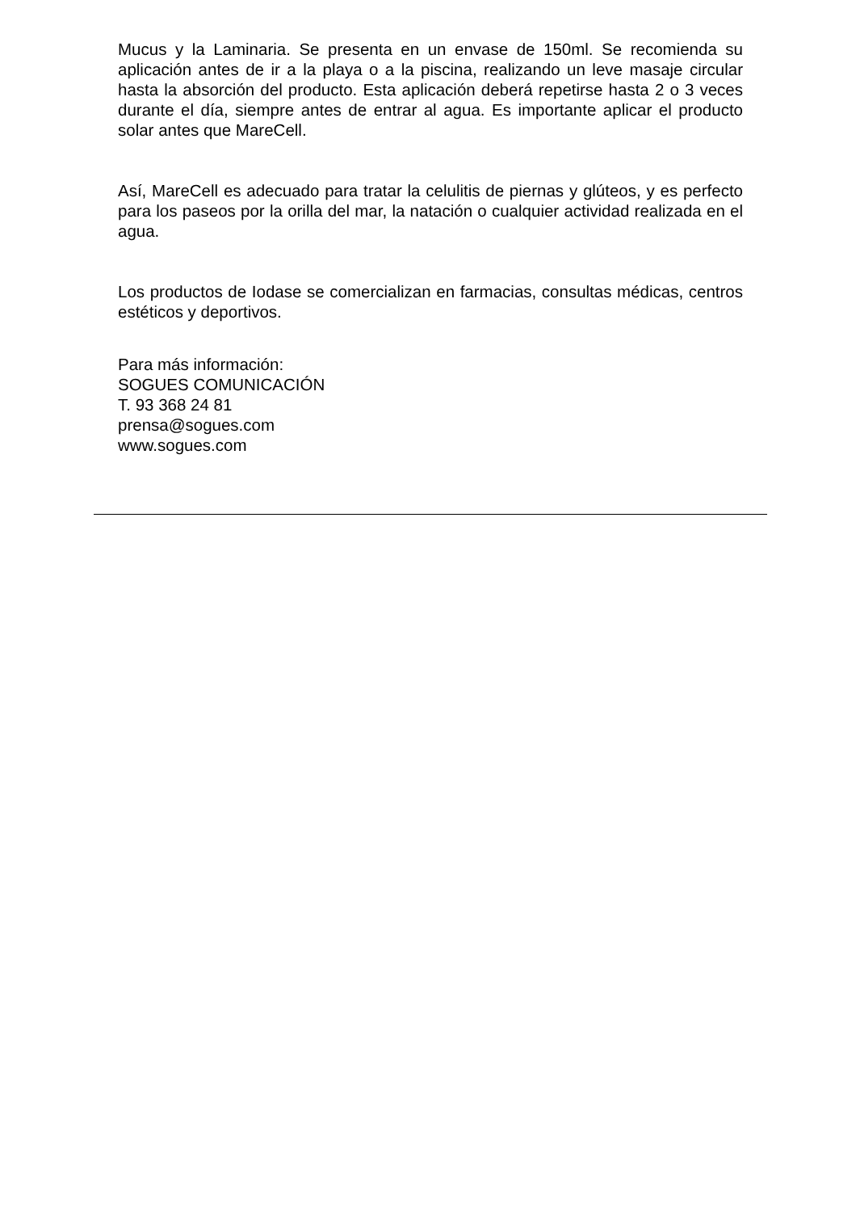Mucus y la Laminaria. Se presenta en un envase de 150ml. Se recomienda su aplicación antes de ir a la playa o a la piscina, realizando un leve masaje circular hasta la absorción del producto. Esta aplicación deberá repetirse hasta 2 o 3 veces durante el día, siempre antes de entrar al agua. Es importante aplicar el producto solar antes que MareCell.
Así, MareCell es adecuado para tratar la celulitis de piernas y glúteos, y es perfecto para los paseos por la orilla del mar, la natación o cualquier actividad realizada en el agua.
Los productos de Iodase se comercializan en farmacias, consultas médicas, centros estéticos y deportivos.
Para más información:
SOGUES COMUNICACIÓN
T. 93 368 24 81
prensa@sogues.com
www.sogues.com